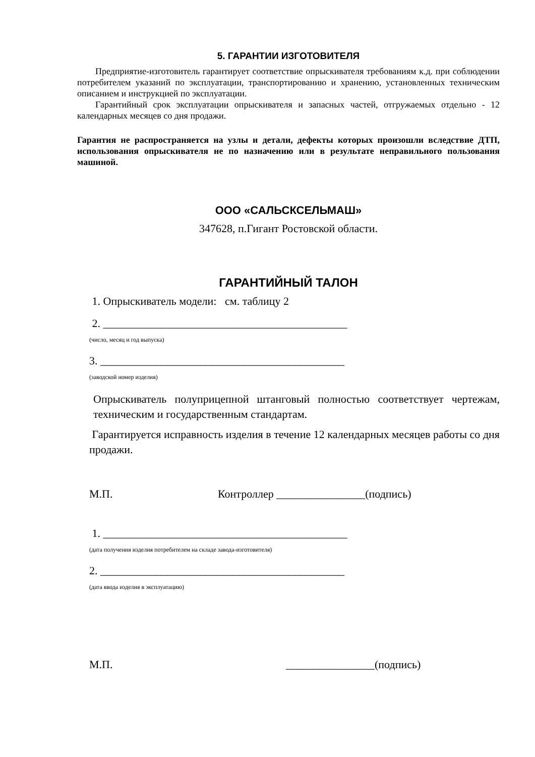5. ГАРАНТИИ ИЗГОТОВИТЕЛЯ
Предприятие-изготовитель гарантирует соответствие опрыскивателя требованиям к.д. при соблюдении потребителем указаний по эксплуатации, транспортированию и хранению, установленных техническим описанием и инструкцией по эксплуатации.
Гарантийный срок эксплуатации опрыскивателя и запасных частей, отгружаемых отдельно - 12 календарных месяцев со дня продажи.
Гарантия не распространяется на узлы и детали, дефекты которых произошли вследствие ДТП, использования опрыскивателя не по назначению или в результате неправильного пользования машиной.
ООО «САЛЬСКСЕЛЬМАШ»
347628, п.Гигант Ростовской области.
ГАРАНТИЙНЫЙ ТАЛОН
1. Опрыскиватель модели: см. таблицу 2
2. ____________________________________________
(число, месяц и год выпуска)
3. ____________________________________________
(заводской номер изделия)
Опрыскиватель полуприцепной штанговый полностью соответствует чертежам, техническим и государственным стандартам.
Гарантируется исправность изделия в течение 12 календарных месяцев работы со дня продажи.
М.П. Контроллер ________________(подпись)
1. ____________________________________________
(дата получения изделия потребителем на складе завода-изготовителя)
2. ____________________________________________
(дата ввода изделия в эксплуатацию)
М.П. ________________(подпись)